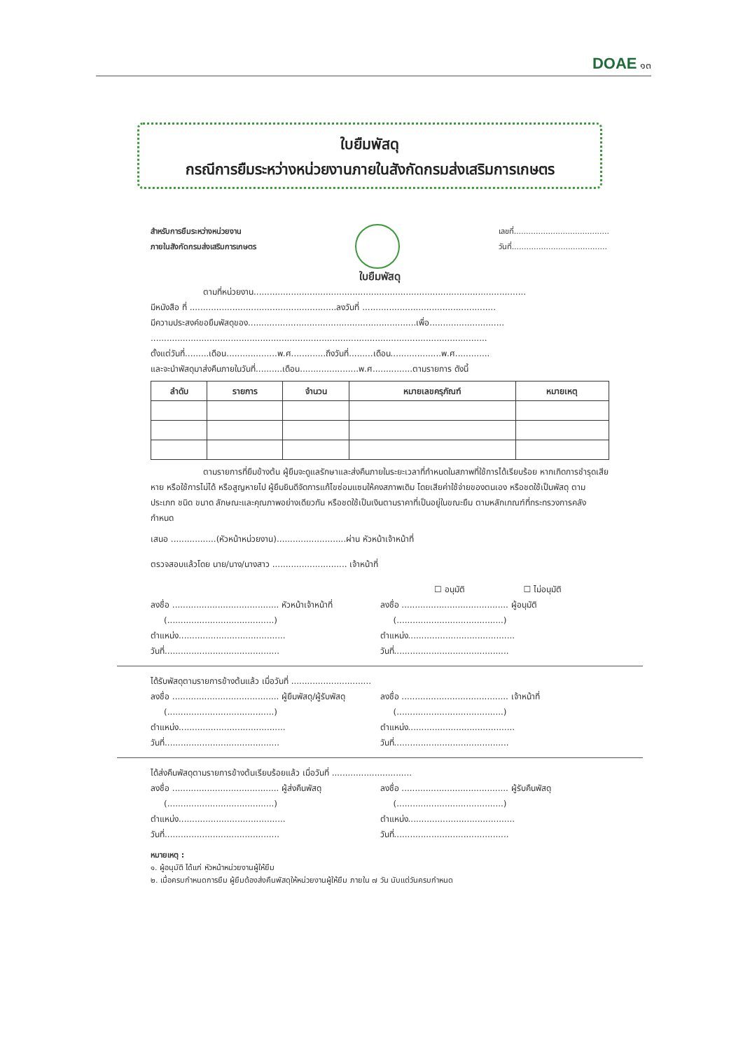DOAE ๑๓
ใบยืมพัสดุ
กรณีการยืมระหว่างหน่วยงานภายในสังกัดกรมส่งเสริมการเกษตร
สำหรับการยืมระหว่างหน่วยงาน
ภายในสังกัดกรมส่งเสริมการเกษตร
เลขที่.......................................
วันที่.......................................
ใบยืมพัสดุ
ตามที่หน่วยงาน......................................................................................................
มีหนังสือ ที่ .......................................................ลงวันที่ ..................................................
มีความประสงค์ขอยืมพัสดุของ...............................................................เพื่อ............................
..............................................................................................................................
ตั้งแต่วันที่.........เดือน...................พ.ศ.............ถึงวันที่.........เดือน...................พ.ศ.............
และจะนำพัสดุมาส่งคืนภายในวันที่..........เดือน......................พ.ศ...............ตามรายการ ดังนี้
| ลำดับ | รายการ | จำนวน | หมายเลขครุภัณฑ์ | หมายเหตุ |
| --- | --- | --- | --- | --- |
ตามรายการที่ยืมข้างต้น ผู้ยืมจะดูแลรักษาและส่งคืนภายในระยะเวลาที่กำหนดในสภาพที่ใช้การได้เรียบร้อย หากเกิดการชำรุดเสียหาย หรือใช้การไม่ได้ หรือสูญหายไป ผู้ยืมยินดีจัดการแก้ไขซ่อมแซมให้คงสภาพเดิม โดยเสียค่าใช้จ่ายของตนเอง หรือชดใช้เป็นพัสดุ ตามประเภท ชนิด ขนาด ลักษณะและคุณภาพอย่างเดียวกัน หรือชดใช้เป็นเงินตามราคาที่เป็นอยู่ในขณะยืม ตามหลักเกณฑ์ที่กระทรวงการคลังกำหนด
เสนอ .................(หัวหน้าหน่วยงาน)..........................ผ่าน หัวหน้าเจ้าหน้าที่
ตรวจสอบแล้วโดย นาย/นาง/นางสาว ............................ เจ้าหน้าที่
☐ อนุมัติ ☐ ไม่อนุมัติ
ลงชื่อ ........................................ หัวหน้าเจ้าหน้าที่
(........................................)
ตำแหน่ง........................................
วันที่...........................................
ลงชื่อ ........................................ ผู้อนุมัติ
(........................................)
ตำแหน่ง........................................
วันที่...........................................
ได้รับพัสดุตามรายการข้างต้นแล้ว เมื่อวันที่ ..............................
ลงชื่อ ........................................ ผู้ยืมพัสดุ/ผู้รับพัสดุ
(........................................)
ตำแหน่ง........................................
วันที่...........................................
ลงชื่อ ........................................ เจ้าหน้าที่
(........................................)
ตำแหน่ง........................................
วันที่...........................................
ได้ส่งคืนพัสดุตามรายการข้างต้นเรียบร้อยแล้ว เมื่อวันที่ ..............................
ลงชื่อ ........................................ ผู้ส่งคืนพัสดุ
(........................................)
ตำแหน่ง........................................
วันที่...........................................
ลงชื่อ ........................................ ผู้รับคืนพัสดุ
(........................................)
ตำแหน่ง........................................
วันที่...........................................
หมายเหตุ :
๑. ผู้อนุมัติ ได้แก่ หัวหน้าหน่วยงานผู้ให้ยืม
๒. เมื่อครบกำหนดการยืม ผู้ยืมต้องส่งคืนพัสดุให้หน่วยงานผู้ให้ยืม ภายใน ๗ วัน นับแต่วันครบกำหนด